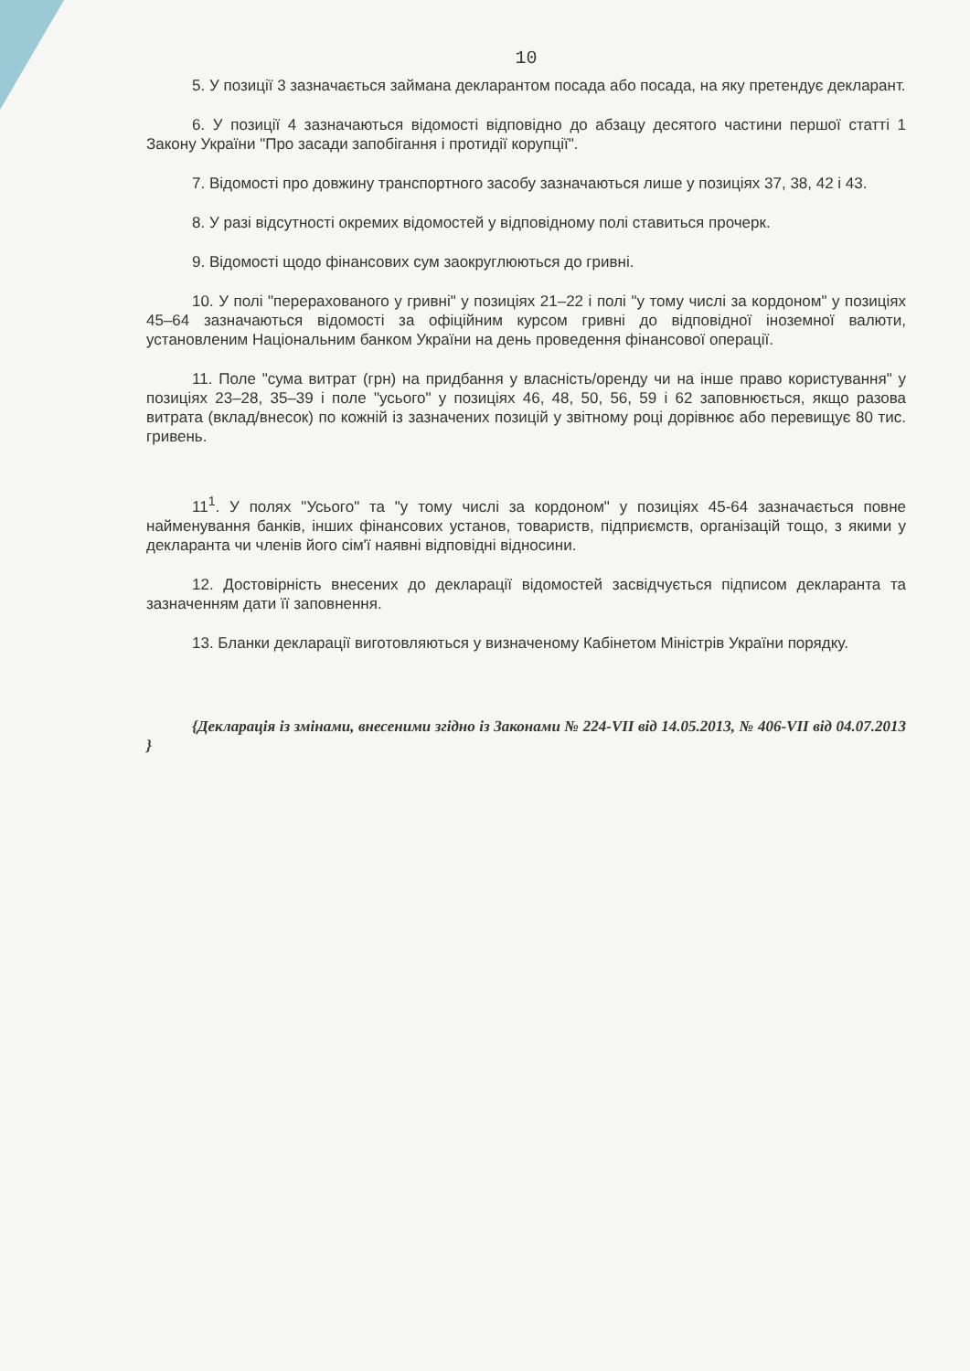10
5. У позиції 3 зазначається займана декларантом посада або посада, на яку претендує декларант.
6. У позиції 4 зазначаються відомості відповідно до абзацу десятого частини першої статті 1 Закону України "Про засади запобігання і протидії корупції".
7. Відомості про довжину транспортного засобу зазначаються лише у позиціях 37, 38, 42 і 43.
8. У разі відсутності окремих відомостей у відповідному полі ставиться прочерк.
9. Відомості щодо фінансових сум заокруглюються до гривні.
10. У полі "перерахованого у гривні" у позиціях 21–22 і полі "у тому числі за кордоном" у позиціях 45–64 зазначаються відомості за офіційним курсом гривні до відповідної іноземної валюти, установленим Національним банком України на день проведення фінансової операції.
11. Поле "сума витрат (грн) на придбання у власність/оренду чи на інше право користування" у позиціях 23–28, 35–39 і поле "усього" у позиціях 46, 48, 50, 56, 59 і 62 заповнюється, якщо разова витрата (вклад/внесок) по кожній із зазначених позицій у звітному році дорівнює або перевищує 80 тис. гривень.
11<sup>1</sup>. У полях "Усього" та "у тому числі за кордоном" у позиціях 45-64 зазначається повне найменування банків, інших фінансових установ, товариств, підприємств, організацій тощо, з якими у декларанта чи членів його сім'ї наявні відповідні відносини.
12. Достовірність внесених до декларації відомостей засвідчується підписом декларанта та зазначенням дати її заповнення.
13. Бланки декларації виготовляються у визначеному Кабінетом Міністрів України порядку.
{Декларація із змінами, внесеними згідно із Законами № 224-VII від 14.05.2013, № 406-VII від 04.07.2013 }